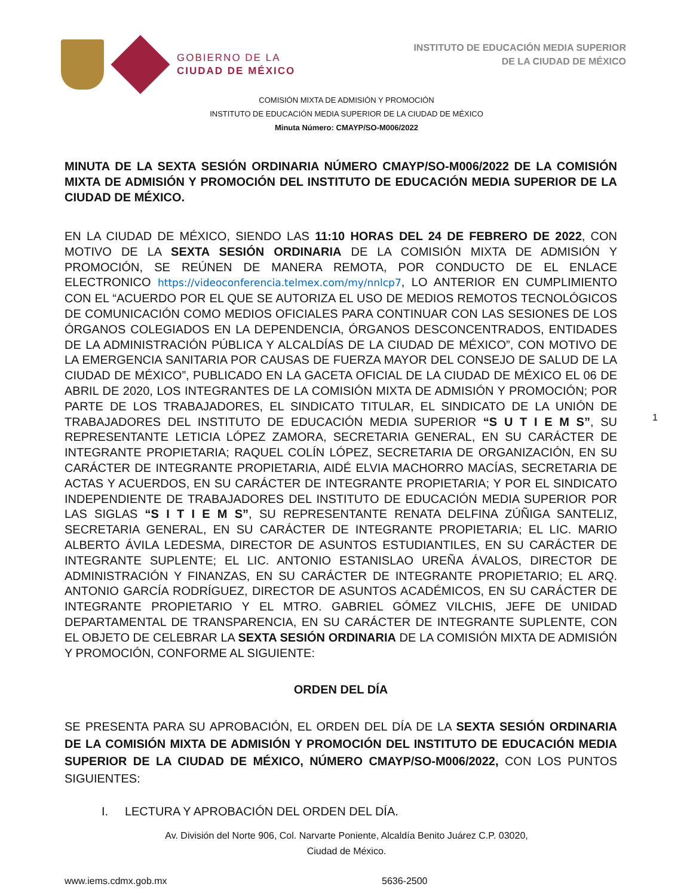GOBIERNO DE LA
CIUDAD DE MÉXICO
INSTITUTO DE EDUCACIÓN MEDIA SUPERIOR
DE LA CIUDAD DE MÉXICO
COMISIÓN MIXTA DE ADMISIÓN Y PROMOCIÓN
INSTITUTO DE EDUCACIÓN MEDIA SUPERIOR DE LA CIUDAD DE MÉXICO
Minuta Número: CMAYP/SO-M006/2022
MINUTA DE LA SEXTA SESIÓN ORDINARIA NÚMERO CMAYP/SO-M006/2022 DE LA COMISIÓN MIXTA DE ADMISIÓN Y PROMOCIÓN DEL INSTITUTO DE EDUCACIÓN MEDIA SUPERIOR DE LA CIUDAD DE MÉXICO.
EN LA CIUDAD DE MÉXICO, SIENDO LAS 11:10 HORAS DEL 24 DE FEBRERO DE 2022, CON MOTIVO DE LA SEXTA SESIÓN ORDINARIA DE LA COMISIÓN MIXTA DE ADMISIÓN Y PROMOCIÓN, SE REÚNEN DE MANERA REMOTA, POR CONDUCTO DE EL ENLACE ELECTRONICO https://videoconferencia.telmex.com/my/nnlcp7, LO ANTERIOR EN CUMPLIMIENTO CON EL “ACUERDO POR EL QUE SE AUTORIZA EL USO DE MEDIOS REMOTOS TECNOLÓGICOS DE COMUNICACIÓN COMO MEDIOS OFICIALES PARA CONTINUAR CON LAS SESIONES DE LOS ÓRGANOS COLEGIADOS EN LA DEPENDENCIA, ÓRGANOS DESCONCENTRADOS, ENTIDADES DE LA ADMINISTRACIÓN PÚBLICA Y ALCALDÍAS DE LA CIUDAD DE MÉXICO”, CON MOTIVO DE LA EMERGENCIA SANITARIA POR CAUSAS DE FUERZA MAYOR DEL CONSEJO DE SALUD DE LA CIUDAD DE MÉXICO”, PUBLICADO EN LA GACETA OFICIAL DE LA CIUDAD DE MÉXICO EL 06 DE ABRIL DE 2020, LOS INTEGRANTES DE LA COMISIÓN MIXTA DE ADMISIÓN Y PROMOCIÓN; POR PARTE DE LOS TRABAJADORES, EL SINDICATO TITULAR, EL SINDICATO DE LA UNIÓN DE TRABAJADORES DEL INSTITUTO DE EDUCACIÓN MEDIA SUPERIOR “S U T I E M S”, SU REPRESENTANTE LETICIA LÓPEZ ZAMORA, SECRETARIA GENERAL, EN SU CARÁCTER DE INTEGRANTE PROPIETARIA; RAQUEL COLÍN LÓPEZ, SECRETARIA DE ORGANIZACIÓN, EN SU CARÁCTER DE INTEGRANTE PROPIETARIA, AIDÉ ELVIA MACHORRO MACÍAS, SECRETARIA DE ACTAS Y ACUERDOS, EN SU CARÁCTER DE INTEGRANTE PROPIETARIA; Y POR EL SINDICATO INDEPENDIENTE DE TRABAJADORES DEL INSTITUTO DE EDUCACIÓN MEDIA SUPERIOR POR LAS SIGLAS “S I T I E M S”, SU REPRESENTANTE RENATA DELFINA ZÚÑIGA SANTELIZ, SECRETARIA GENERAL, EN SU CARÁCTER DE INTEGRANTE PROPIETARIA; EL LIC. MARIO ALBERTO ÁVILA LEDESMA, DIRECTOR DE ASUNTOS ESTUDIANTILES, EN SU CARÁCTER DE INTEGRANTE SUPLENTE; EL LIC. ANTONIO ESTANISLAO UREÑA ÁVALOS, DIRECTOR DE ADMINISTRACIÓN Y FINANZAS, EN SU CARÁCTER DE INTEGRANTE PROPIETARIO; EL ARQ. ANTONIO GARCÍA RODRÍGUEZ, DIRECTOR DE ASUNTOS ACADÉMICOS, EN SU CARÁCTER DE INTEGRANTE PROPIETARIO Y EL MTRO. GABRIEL GÓMEZ VILCHIS, JEFE DE UNIDAD DEPARTAMENTAL DE TRANSPARENCIA, EN SU CARÁCTER DE INTEGRANTE SUPLENTE, CON EL OBJETO DE CELEBRAR LA SEXTA SESIÓN ORDINARIA DE LA COMISIÓN MIXTA DE ADMISIÓN Y PROMOCIÓN, CONFORME AL SIGUIENTE:
ORDEN DEL DÍA
SE PRESENTA PARA SU APROBACIÓN, EL ORDEN DEL DÍA DE LA SEXTA SESIÓN ORDINARIA DE LA COMISIÓN MIXTA DE ADMISIÓN Y PROMOCIÓN DEL INSTITUTO DE EDUCACIÓN MEDIA SUPERIOR DE LA CIUDAD DE MÉXICO, NÚMERO CMAYP/SO-M006/2022, CON LOS PUNTOS SIGUIENTES:
I. LECTURA Y APROBACIÓN DEL ORDEN DEL DÍA.
1
Av. División del Norte 906, Col. Narvarte Poniente, Alcaldía Benito Juárez C.P. 03020,
Ciudad de México.
www.iems.cdmx.gob.mx 5636-2500